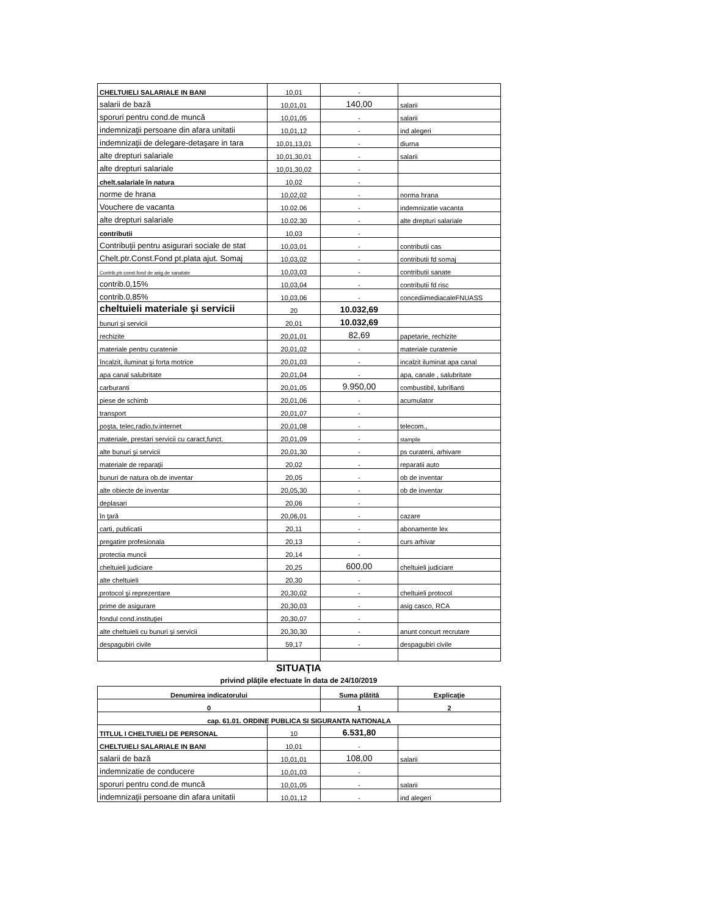| CHELTUIELI SALARIALE IN BANI | 10,01 | - | |
| salarii de bază | 10,01,01 | 140,00 | salarii |
| sporuri pentru cond.de muncă | 10,01,05 | - | salarii |
| indemnizaţii persoane din afara unitatii | 10,01,12 | - | ind alegeri |
| indemnizaţii de delegare-detaşare in tara | 10,01,13,01 | - | diurna |
| alte drepturi salariale | 10,01,30,01 | - | salarii |
| alte drepturi salariale | 10,01,30,02 | - | |
| chelt.salariale în natura | 10,02 | - | |
| norme de hrana | 10,02,02 | - | norma hrana |
| Vouchere de vacanta | 10.02.06 | - | indemnizatie vacanta |
| alte drepturi salariale | 10.02.30 | - | alte drepturi salariale |
| contributii | 10,03 | - | |
| Contribuţii pentru asigurari sociale de stat | 10,03,01 | - | contributii cas |
| Chelt.ptr.Const.Fond pt.plata ajut. Somaj | 10,03,02 | - | contributii fd somaj |
| Contrib,ptr.const.fond de asig.de sanatate | 10,03,03 | - | contributii sanate |
| contrib.0,15% | 10,03,04 | - | contributii fd risc |
| contrib.0,85% | 10,03,06 | - | concediimediacaleFNUASS |
| cheltuieli materiale şi servicii | 20 | 10.032,69 | |
| bunuri şi servicii | 20,01 | 10.032,69 | |
| rechizite | 20,01,01 | 82,69 | papetarie, rechizite |
| materiale pentru curatenie | 20,01,02 | - | materiale curatenie |
| încalzit, iluminat şi forta motrice | 20,01,03 | - | incalzit iluminat apa canal |
| apa canal salubritate | 20,01,04 | - | apa, canale , salubritate |
| carburanti | 20,01,05 | 9.950,00 | combustibil, lubrifianti |
| piese de schimb | 20,01,06 | - | acumulator |
| transport | 20,01,07 | - | |
| poşta, telec,radio,tv.internet | 20,01,08 | - | telecom., |
| materiale, prestari servicii cu caract,funct. | 20,01,09 | - | stampile |
| alte bunuri şi servicii | 20,01,30 | - | ps curateni, arhivare |
| materiale de reparaţii | 20,02 | - | reparatii auto |
| bunuri de natura ob.de inventar | 20,05 | - | ob de inventar |
| alte obiecte de inventar | 20,05,30 | - | ob de inventar |
| deplasari | 20,06 | - | |
| în ţară | 20,06,01 | - | cazare |
| carti, publicatii | 20,11 | - | abonamente lex |
| pregatire profesionala | 20,13 | - | curs arhivar |
| protectia muncii | 20,14 | - | |
| cheltuieli judiciare | 20,25 | 600,00 | cheltuieli judiciare |
| alte cheltuieli | 20,30 | - | |
| protocol şi reprezentare | 20,30,02 | - | cheltuieli protocol |
| prime de asigurare | 20,30,03 | - | asig casco, RCA |
| fondul cond.instituţiei | 20,30,07 | - | |
| alte cheltuieli cu bunuri şi servicii | 20,30,30 | - | anunt concurt recrutare |
| despagubiri civile | 59,17 | - | despagubiri civile |
SITUAŢIA
privind plăţile efectuate în data de 24/10/2019
| Denumirea indicatorului | | Suma plătită | Explicaţie |
| --- | --- | --- | --- |
| 0 | | 1 | 2 |
| cap. 61.01. ORDINE PUBLICA SI SIGURANTA NATIONALA | | | |
| TITLUL I CHELTUIELI DE PERSONAL | 10 | 6.531,80 | |
| CHELTUIELI SALARIALE IN BANI | 10,01 | - | |
| salarii de bază | 10,01,01 | 108,00 | salarii |
| indemnizatie de conducere | 10,01,03 | - | |
| sporuri pentru cond.de muncă | 10,01,05 | - | salarii |
| indemnizaţii persoane din afara unitatii | 10,01,12 | - | ind alegeri |